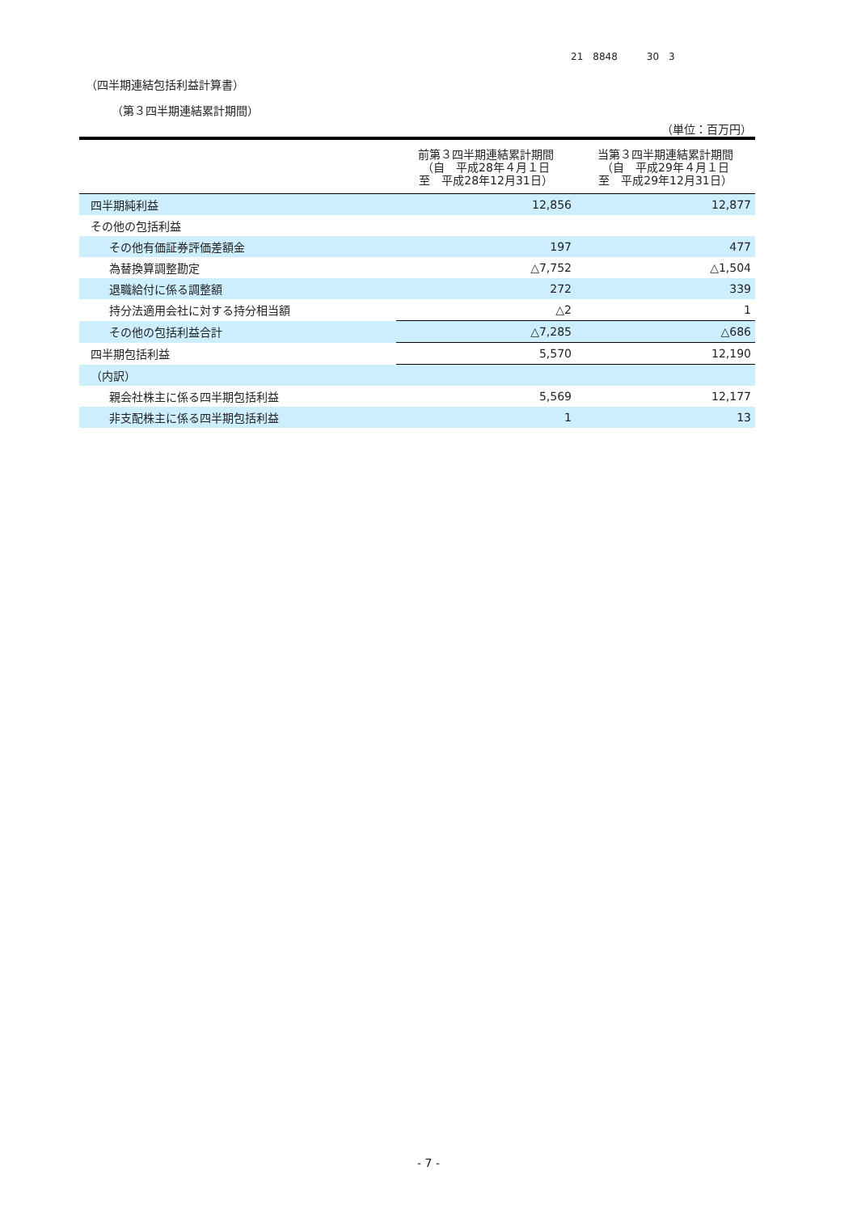21　8848　　　30　3
（四半期連結包括利益計算書）
（第３四半期連結累計期間）
（単位：百万円）
| | 前第３四半期連結累計期間 （自 平成28年４月１日 至 平成28年12月31日） | 当第３四半期連結累計期間 （自 平成29年４月１日 至 平成29年12月31日） |
| --- | --- | --- |
| 四半期純利益 | 12,856 | 12,877 |
| その他の包括利益 | | |
| その他有価証券評価差額金 | 197 | 477 |
| 為替換算調整勘定 | △7,752 | △1,504 |
| 退職給付に係る調整額 | 272 | 339 |
| 持分法適用会社に対する持分相当額 | △2 | 1 |
| その他の包括利益合計 | △7,285 | △686 |
| 四半期包括利益 | 5,570 | 12,190 |
| （内訳） | | |
| 親会社株主に係る四半期包括利益 | 5,569 | 12,177 |
| 非支配株主に係る四半期包括利益 | 1 | 13 |
- 7 -